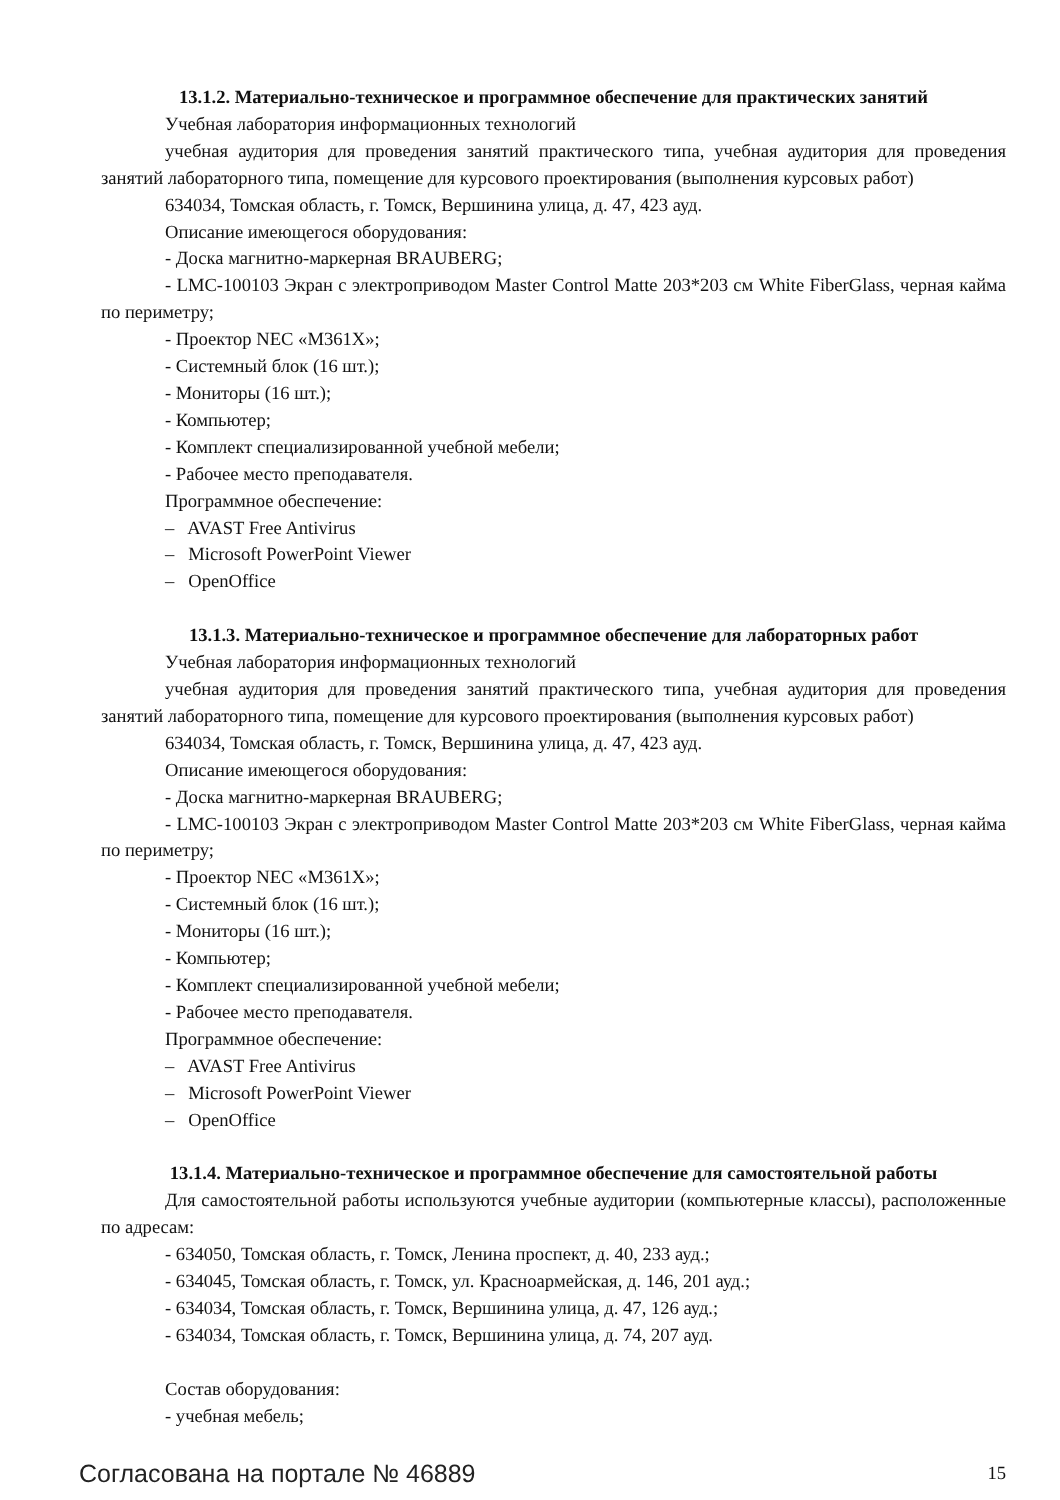13.1.2. Материально-техническое и программное обеспечение для практических занятий
Учебная лаборатория информационных технологий
учебная аудитория для проведения занятий практического типа, учебная аудитория для проведения занятий лабораторного типа, помещение для курсового проектирования (выполнения курсовых работ)
634034, Томская область, г. Томск, Вершинина улица, д. 47, 423 ауд.
Описание имеющегося оборудования:
- Доска магнитно-маркерная BRAUBERG;
- LMC-100103 Экран с электроприводом Master Control Matte 203*203 см White FiberGlass, черная кайма по периметру;
- Проектор NEC «M361X»;
- Системный блок (16 шт.);
- Мониторы (16 шт.);
- Компьютер;
- Комплект специализированной учебной мебели;
- Рабочее место преподавателя.
Программное обеспечение:
– AVAST Free Antivirus
– Microsoft PowerPoint Viewer
– OpenOffice
13.1.3. Материально-техническое и программное обеспечение для лабораторных работ
Учебная лаборатория информационных технологий
учебная аудитория для проведения занятий практического типа, учебная аудитория для проведения занятий лабораторного типа, помещение для курсового проектирования (выполнения курсовых работ)
634034, Томская область, г. Томск, Вершинина улица, д. 47, 423 ауд.
Описание имеющегося оборудования:
- Доска магнитно-маркерная BRAUBERG;
- LMC-100103 Экран с электроприводом Master Control Matte 203*203 см White FiberGlass, черная кайма по периметру;
- Проектор NEC «M361X»;
- Системный блок (16 шт.);
- Мониторы (16 шт.);
- Компьютер;
- Комплект специализированной учебной мебели;
- Рабочее место преподавателя.
Программное обеспечение:
– AVAST Free Antivirus
– Microsoft PowerPoint Viewer
– OpenOffice
13.1.4. Материально-техническое и программное обеспечение для самостоятельной работы
Для самостоятельной работы используются учебные аудитории (компьютерные классы), расположенные по адресам:
- 634050, Томская область, г. Томск, Ленина проспект, д. 40, 233 ауд.;
- 634045, Томская область, г. Томск, ул. Красноармейская, д. 146, 201 ауд.;
- 634034, Томская область, г. Томск, Вершинина улица, д. 47, 126 ауд.;
- 634034, Томская область, г. Томск, Вершинина улица, д. 74, 207 ауд.
Состав оборудования:
- учебная мебель;
Согласована на портале № 46889 15